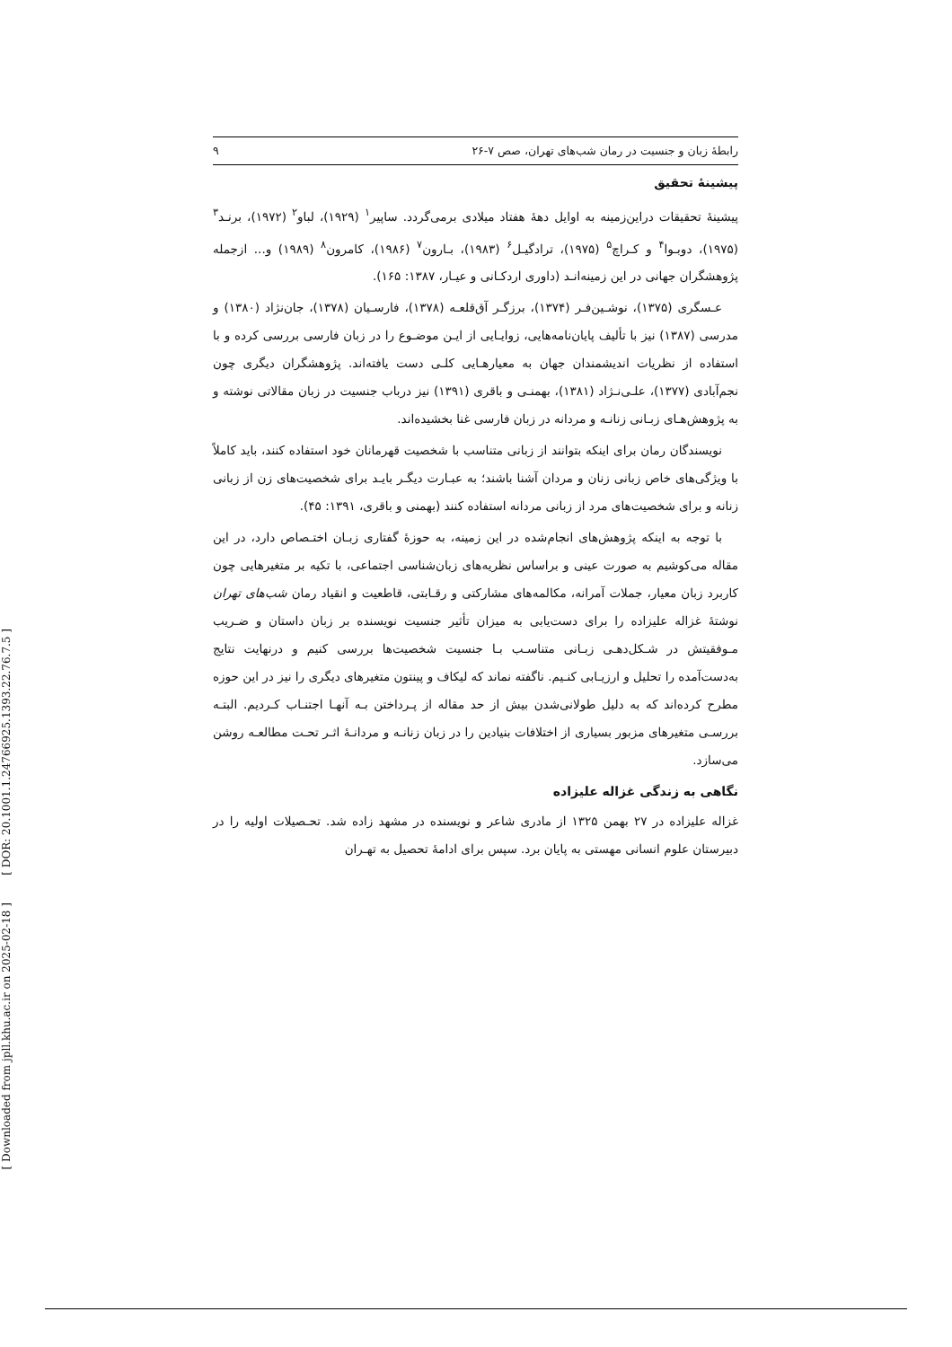[ DOR: 20.1001.1.24766925.1393.22.76.7.5 ]
[ Downloaded from jpll.khu.ac.ir on 2025-02-18 ]
رابطهٔ زبان و جنسیت در رمان شب‌های تهران، صص ۷-۲۶ ۹
پیشینهٔ تحقیق
پیشینهٔ تحقیقات دراین‌زمینه به اوایل دههٔ هفتاد میلادی برمی‌گردد. ساپیر<sup>۱</sup> (۱۹۲۹)، لباو<sup>۲</sup> (۱۹۷۲)، برنـد<sup>۳</sup> (۱۹۷۵)، دوبـوا<sup>۴</sup> و کـراچ<sup>۵</sup> (۱۹۷۵)، ترادگیـل<sup>۶</sup> (۱۹۸۳)، بـارون<sup>۷</sup> (۱۹۸۶)، کامرون<sup>۸</sup> (۱۹۸۹) و... ازجمله پژوهشگران جهانی در این زمینه‌انـد (داوری اردکـانی و عیـار، ۱۳۸۷: ۱۶۵).
عـسگری (۱۳۷۵)، نوشـین‌فـر (۱۳۷۴)، برزگـر آق‌قلعـه (۱۳۷۸)، فارسـیان (۱۳۷۸)، جان‌نژاد (۱۳۸۰) و مدرسی (۱۳۸۷) نیز با تألیف پایان‌نامه‌هایی، زوایـایی از ایـن موضـوع را در زبان فارسی بررسی کرده و با استفاده از نظریات اندیشمندان جهان به معیارهـایی کلـی دست یافته‌اند. پژوهشگران دیگری چون نجم‌آبادی (۱۳۷۷)، علـی‌نـژاد (۱۳۸۱)، بهمنـی و باقری (۱۳۹۱) نیز درباب جنسیت در زبان مقالاتی نوشته و به پژوهش‌هـای زبـانی زنانـه و مردانه در زبان فارسی غنا بخشیده‌اند.
نویسندگان رمان برای اینکه بتوانند از زبانی متناسب با شخصیت قهرمانان خود استفاده کنند، باید کاملاً با ویژگی‌های خاص زبانی زنان و مردان آشنا باشند؛ به عبـارت دیگـر بایـد برای شخصیت‌های زن از زبانی زنانه و برای شخصیت‌های مرد از زبانی مردانه استفاده کنند (بهمنی و باقری، ۱۳۹۱: ۴۵).
با توجه به اینکه پژوهش‌های انجام‌شده در این زمینه، به حوزهٔ گفتاری زبـان اختـصاص دارد، در این مقاله می‌کوشیم به صورت عینی و براساس نظریه‌های زبان‌شناسی اجتماعی، با تکیه بر متغیرهایی چون کاربرد زبان معیار، جملات آمرانه، مکالمه‌های مشارکتی و رقـابتی، قاطعیت و انقیاد رمان شب‌های تهران نوشتهٔ غزاله علیزاده را برای دست‌یابی به میزان تأثیر جنسیت نویسنده بر زبان داستان و ضـریب مـوفقیتش در شـکل‌دهـی زبـانی متناسـب بـا جنسیت شخصیت‌ها بررسی کنیم و درنهایت نتایج به‌دست‌آمده را تحلیل و ارزیـابی کنـیم. ناگفته نماند که لیکاف و پینتون متغیرهای دیگری را نیز در این حوزه مطرح کرده‌اند که به دلیل طولانی‌شدن بیش از حد مقاله از پـرداختن بـه آنهـا اجتنـاب کـردیم. البتـه بررسـی متغیرهای مزبور بسیاری از اختلافات بنیادین را در زبان زنانـه و مردانـهٔ اثـر تحـت مطالعـه روشن می‌سازد.
نگاهی به زندگی غزاله علیزاده
غزاله علیزاده در ۲۷ بهمن ۱۳۲۵ از مادری شاعر و نویسنده در مشهد زاده شد. تحـصیلات اولیه را در دبیرستان علوم انسانی مهستی به پایان برد. سپس برای ادامهٔ تحصیل به تهـران